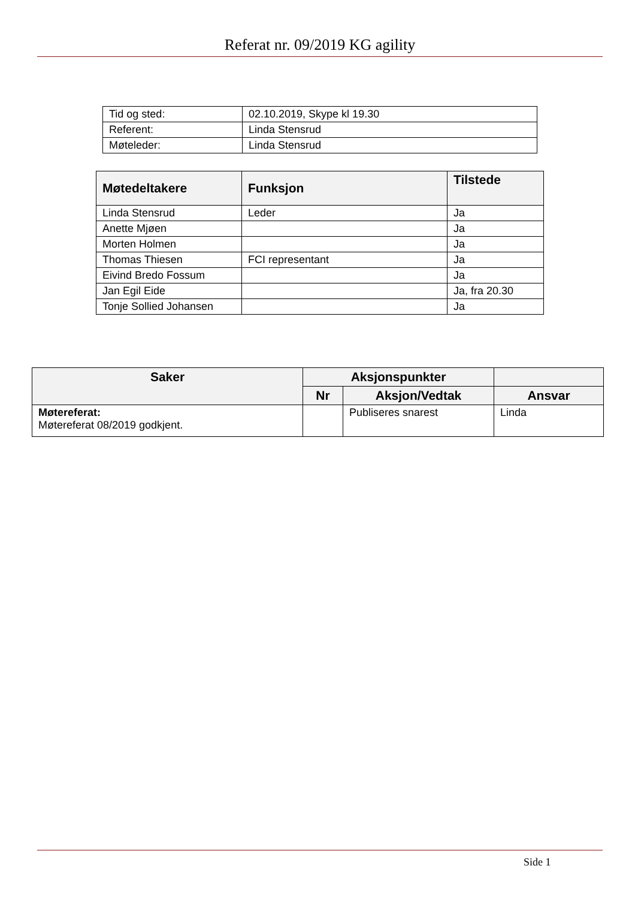Referat nr. 09/2019 KG agility
| Tid og sted: | 02.10.2019, Skype kl 19.30 |
| Referent: | Linda Stensrud |
| Møteleder: | Linda Stensrud |
| Møtedeltakere | Funksjon | Tilstede |
| --- | --- | --- |
| Linda Stensrud | Leder | Ja |
| Anette Mjøen | | Ja |
| Morten Holmen | | Ja |
| Thomas Thiesen | FCI representant | Ja |
| Eivind Bredo Fossum | | Ja |
| Jan Egil Eide | | Ja, fra 20.30 |
| Tonje Sollied Johansen | | Ja |
| Saker | Aksjonspunkter | | |
| --- | --- | --- | --- |
| | Nr | Aksjon/Vedtak | Ansvar |
| Møtereferat: Møtereferat 08/2019 godkjent. | | Publiseres snarest | Linda |
Side 1